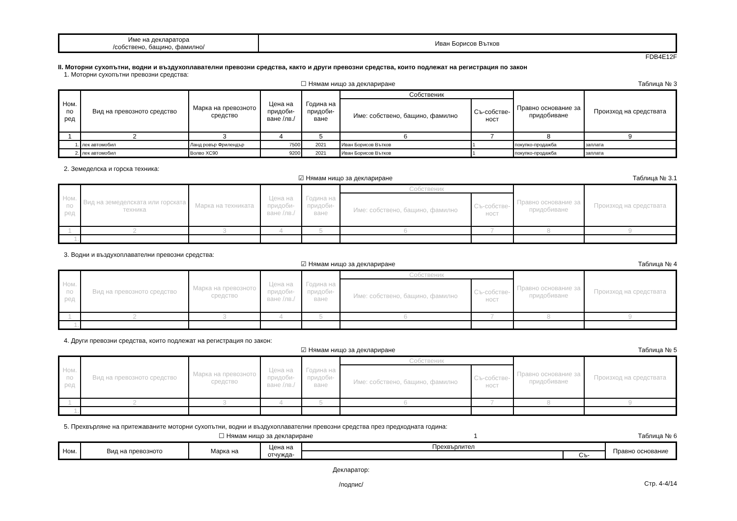| Име на декларатора /собствено, бащино, фамилно/ | Иван Борисов Вътков |
FDB4E12F
II. Моторни сухопътни, водни и въздухоплавателни превозни средства, както и други превозни средства, които подлежат на регистрация по закон
1. Моторни сухопътни превозни средства:
☐ Нямам нищо за деклариране Таблица № 3
| Ном. по ред | Вид на превозното средство | Марка на превозното средство | Цена на придоби-ване /лв./ | Година на придоби-ване | Собственик | | Правно основание за придобиване | Произход на средствата |
| --- | --- | --- | --- | --- | --- | --- | --- | --- |
| | | | | | Име: собствено, бащино, фамилно | Съ-собстве-ност | | |
| 1 | 2 | 3 | 4 | 5 | 6 | 7 | 8 | 9 |
| 1. | лек автомобил | Ланд ровър Фрилендър | 7500 | 2021 | Иван Борисов Вътков | 1 | покупко-продажба | заплата |
| 2. | лек автомобил | Волво XC90 | 9200 | 2021 | Иван Борисов Вътков | 1 | покупко-продажба | заплата |
2. Земеделска и горска техника:
☑ Нямам нищо за деклариране Таблица № 3.1
| Ном. по ред | Вид на земеделската или горската техника | Марка на техниката | Цена на придоби-ване /лв./ | Година на придоби-ване | Собственик | | Правно основание за придобиване | Произход на средствата |
| --- | --- | --- | --- | --- | --- | --- | --- | --- |
| | | | | | Име: собствено, бащино, фамилно | Съ-собстве-ност | | |
| 1 | 2 | 3 | 4 | 5 | 6 | 7 | 8 | 9 |
| 1. | | | | | | | | |
3. Водни и въздухоплавателни превозни средства:
☑ Нямам нищо за деклариране Таблица № 4
| Ном. по ред | Вид на превозното средство | Марка на превозното средство | Цена на придоби-ване /лв./ | Година на придоби-ване | Собственик | | Правно основание за придобиване | Произход на средствата |
| --- | --- | --- | --- | --- | --- | --- | --- | --- |
| | | | | | Име: собствено, бащино, фамилно | Съ-собстве-ност | | |
| 1 | 2 | 3 | 4 | 5 | 6 | 7 | 8 | 9 |
| 1. | | | | | | | | |
4. Други превозни средства, които подлежат на регистрация по закон:
☑ Нямам нищо за деклариране Таблица № 5
| Ном. по ред | Вид на превозното средство | Марка на превозното средство | Цена на придоби-ване /лв./ | Година на придоби-ване | Собственик | | Правно основание за придобиване | Произход на средствата |
| --- | --- | --- | --- | --- | --- | --- | --- | --- |
| | | | | | Име: собствено, бащино, фамилно | Съ-собстве-ност | | |
| 1 | 2 | 3 | 4 | 5 | 6 | 7 | 8 | 9 |
| 1. | | | | | | | | |
5. Прехвърляне на притежаваните моторни сухопътни, водни и въздухоплавателни превозни средства през предходната година:
☐ Нямам нищо за деклариране 1 Таблица № 6
| Ном. | Вид на превозното | Марка на | Цена на отчужда- | Прехвърлител | | Правно основание |
| --- | --- | --- | --- | --- | --- | --- |
| | | | | | Съ- | |
Декларатор:
/подпис/ Стр. 4-4/14